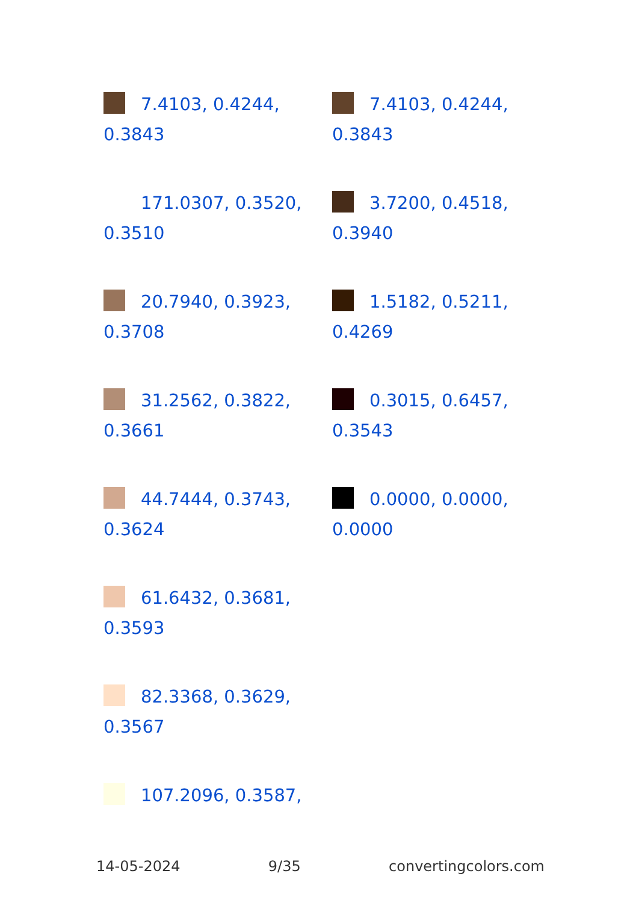7.4103, 0.4244,
0.3843
171.0307, 0.3520,
0.3510
20.7940, 0.3923,
0.3708
31.2562, 0.3822,
0.3661
44.7444, 0.3743,
0.3624
61.6432, 0.3681,
0.3593
82.3368, 0.3629,
0.3567
107.2096, 0.3587,
7.4103, 0.4244,
0.3843
3.7200, 0.4518,
0.3940
1.5182, 0.5211,
0.4269
0.3015, 0.6457,
0.3543
0.0000, 0.0000,
0.0000
14-05-2024 9/35 convertingcolors.com